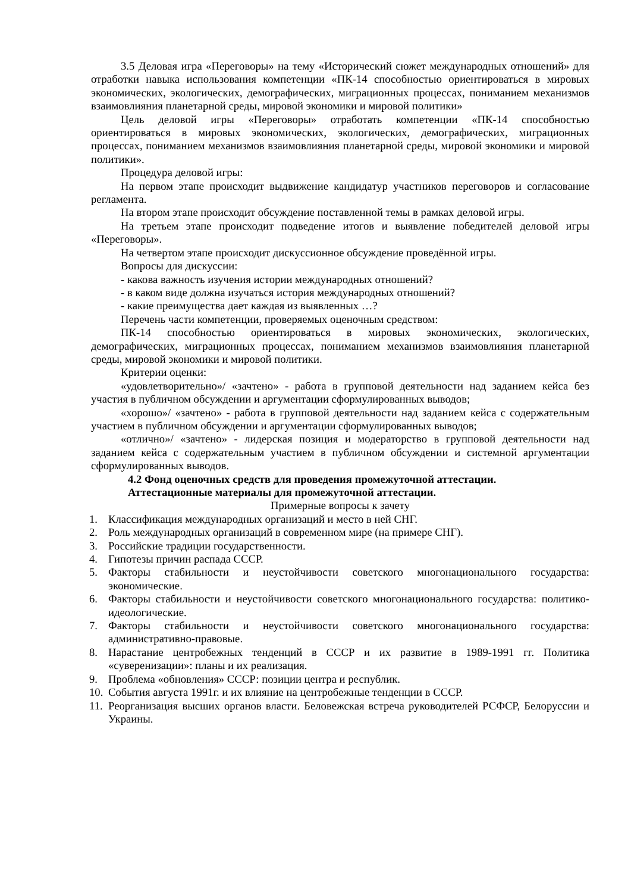3.5 Деловая игра «Переговоры» на тему «Исторический сюжет международных отношений» для отработки навыка использования компетенции «ПК-14 способностью ориентироваться в мировых экономических, экологических, демографических, миграционных процессах, пониманием механизмов взаимовлияния планетарной среды, мировой экономики и мировой политики»
Цель деловой игры «Переговоры» отработать компетенции «ПК-14 способностью ориентироваться в мировых экономических, экологических, демографических, миграционных процессах, пониманием механизмов взаимовлияния планетарной среды, мировой экономики и мировой политики».
Процедура деловой игры:
На первом этапе происходит выдвижение кандидатур участников переговоров и согласование регламента.
На втором этапе происходит обсуждение поставленной темы в рамках деловой игры.
На третьем этапе происходит подведение итогов и выявление победителей деловой игры «Переговоры».
На четвертом этапе происходит дискуссионное обсуждение проведённой игры.
Вопросы для дискуссии:
- какова важность изучения истории международных отношений?
- в каком виде должна изучаться история международных отношений?
- какие преимущества дает каждая из выявленных …?
Перечень части компетенции, проверяемых оценочным средством:
ПК-14 способностью ориентироваться в мировых экономических, экологических, демографических, миграционных процессах, пониманием механизмов взаимовлияния планетарной среды, мировой экономики и мировой политики.
Критерии оценки:
«удовлетворительно»/ «зачтено» - работа в групповой деятельности над заданием кейса без участия в публичном обсуждении и аргументации сформулированных выводов;
«хорошо»/ «зачтено» - работа в групповой деятельности над заданием кейса с содержательным участием в публичном обсуждении и аргументации сформулированных выводов;
«отлично»/ «зачтено» - лидерская позиция и модераторство в групповой деятельности над заданием кейса с содержательным участием в публичном обсуждении и системной аргументации сформулированных выводов.
4.2 Фонд оценочных средств для проведения промежуточной аттестации.
Аттестационные материалы для промежуточной аттестации.
Примерные вопросы к зачету
1. Классификация международных организаций и место в ней СНГ.
2. Роль международных организаций в современном мире (на примере СНГ).
3. Российские традиции государственности.
4. Гипотезы причин распада СССР.
5. Факторы стабильности и неустойчивости советского многонационального государства: экономические.
6. Факторы стабильности и неустойчивости советского многонационального государства: политико-идеологические.
7. Факторы стабильности и неустойчивости советского многонационального государства: административно-правовые.
8. Нарастание центробежных тенденций в СССР и их развитие в 1989-1991 гг. Политика «суверенизации»: планы и их реализация.
9. Проблема «обновления» СССР: позиции центра и республик.
10. События августа 1991г. и их влияние на центробежные тенденции в СССР.
11. Реорганизация высших органов власти. Беловежская встреча руководителей РСФСР, Белоруссии и Украины.